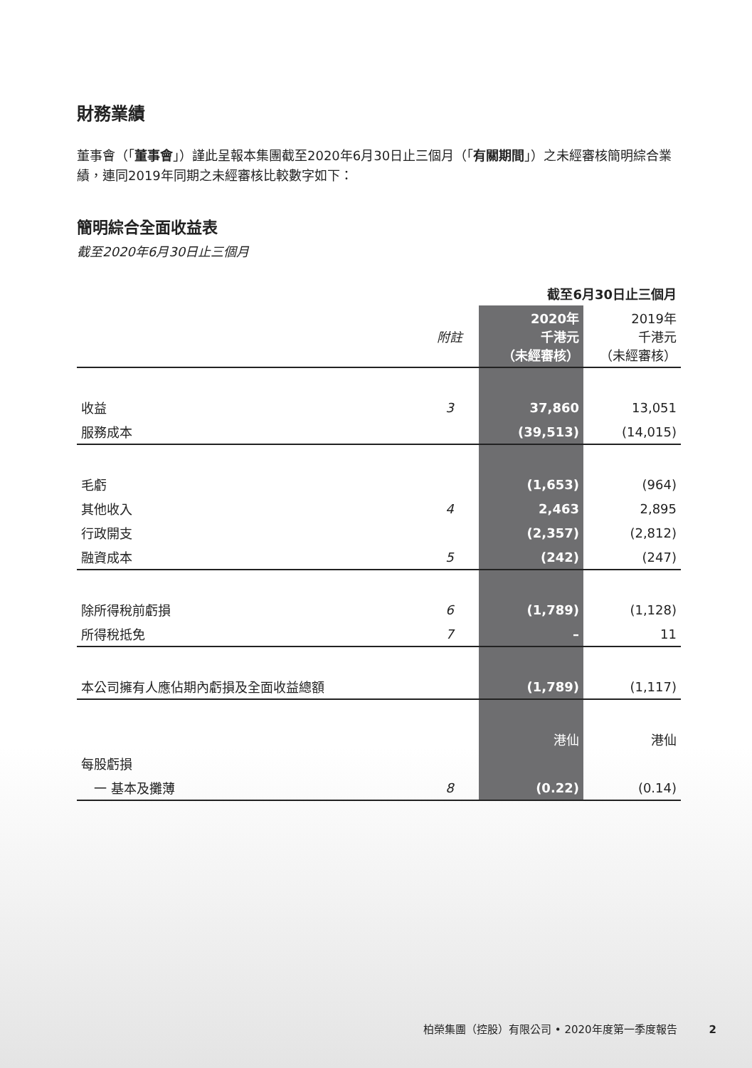財務業績
董事會（「董事會」）謹此呈報本集團截至2020年6月30日止三個月（「有關期間」）之未經審核簡明綜合業績，連同2019年同期之未經審核比較數字如下：
簡明綜合全面收益表
截至2020年6月30日止三個月
| | | 截至6月30日止三個月 | |
| | 附註 | 2020年 千港元 （未經審核） | 2019年 千港元 （未經審核） |
| 收益 | 3 | 37,860 | 13,051 |
| 服務成本 | | (39,513) | (14,015) |
| 毛虧 | | (1,653) | (964) |
| 其他收入 | 4 | 2,463 | 2,895 |
| 行政開支 | | (2,357) | (2,812) |
| 融資成本 | 5 | (242) | (247) |
| 除所得稅前虧損 | 6 | (1,789) | (1,128) |
| 所得稅抵免 | 7 | – | 11 |
| 本公司擁有人應佔期內虧損及全面收益總額 | | (1,789) | (1,117) |
| | | 港仙 | 港仙 |
| 每股虧損 | | | |
| 一 基本及攤薄 | 8 | (0.22) | (0.14) |
柏榮集團（控股）有限公司 • 2020年度第一季度報告　　　2